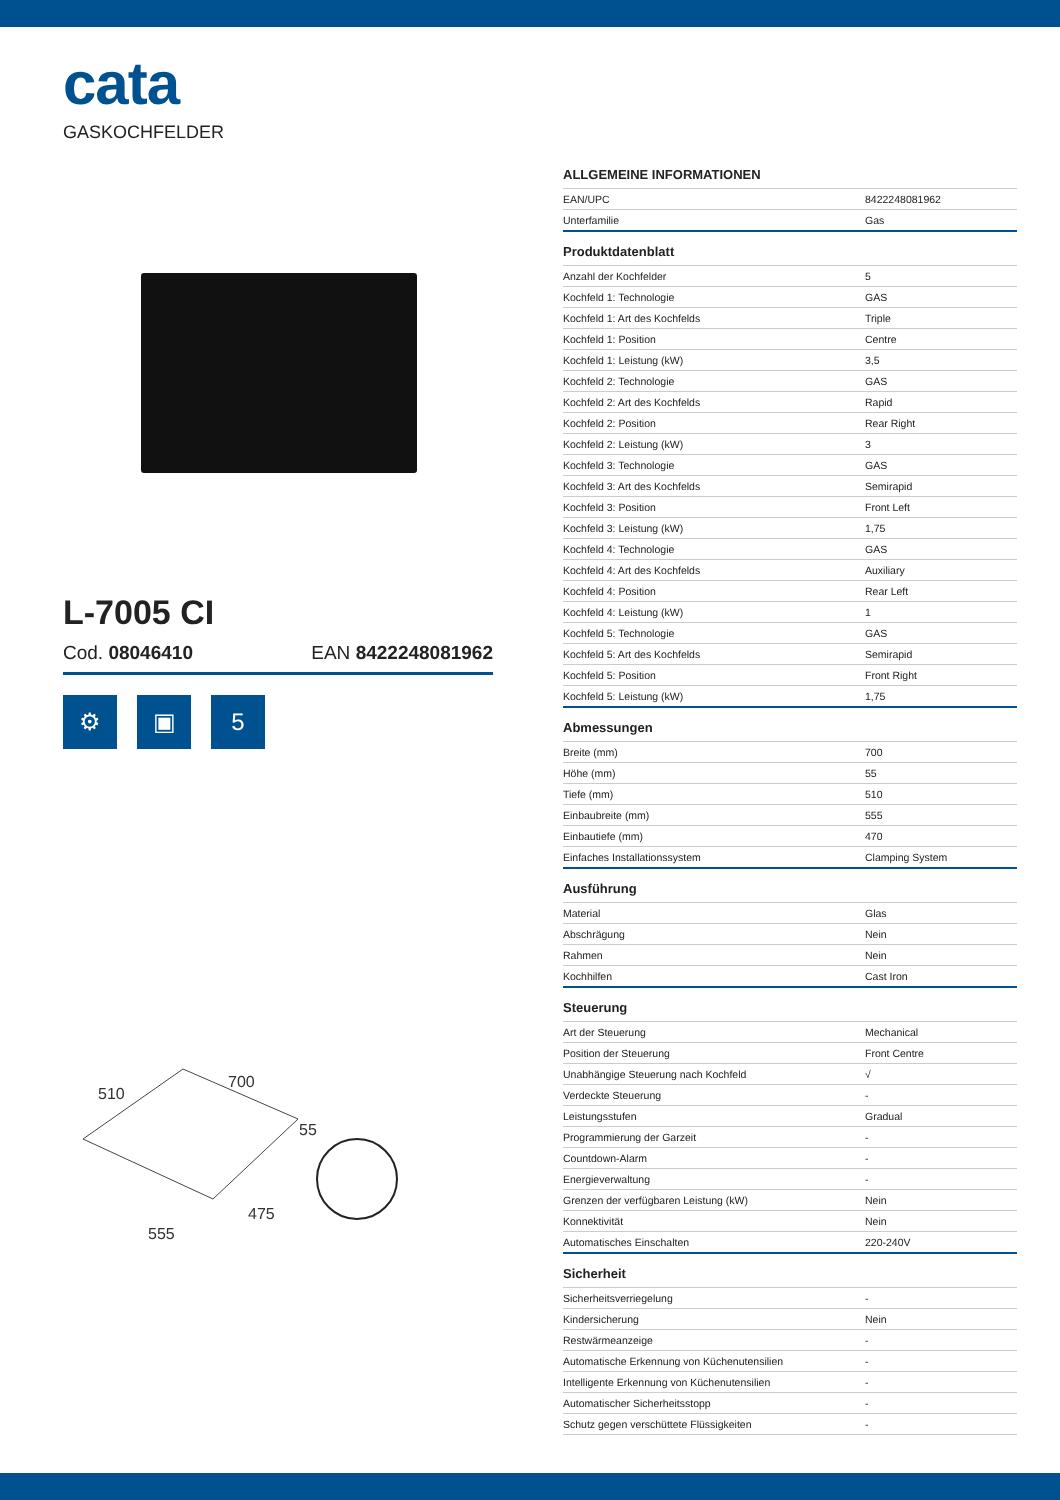cata
GASKOCHFELDER
L-7005 CI
Cod. 08046410 EAN 8422248081962
⚙ ▣ 5
510
700
55
475
555
ALLGEMEINE INFORMATIONEN
| EAN/UPC | 8422248081962 |
| Unterfamilie | Gas |
Produktdatenblatt
| Anzahl der Kochfelder | 5 |
| Kochfeld 1: Technologie | GAS |
| Kochfeld 1: Art des Kochfelds | Triple |
| Kochfeld 1: Position | Centre |
| Kochfeld 1: Leistung (kW) | 3,5 |
| Kochfeld 2: Technologie | GAS |
| Kochfeld 2: Art des Kochfelds | Rapid |
| Kochfeld 2: Position | Rear Right |
| Kochfeld 2: Leistung (kW) | 3 |
| Kochfeld 3: Technologie | GAS |
| Kochfeld 3: Art des Kochfelds | Semirapid |
| Kochfeld 3: Position | Front Left |
| Kochfeld 3: Leistung (kW) | 1,75 |
| Kochfeld 4: Technologie | GAS |
| Kochfeld 4: Art des Kochfelds | Auxiliary |
| Kochfeld 4: Position | Rear Left |
| Kochfeld 4: Leistung (kW) | 1 |
| Kochfeld 5: Technologie | GAS |
| Kochfeld 5: Art des Kochfelds | Semirapid |
| Kochfeld 5: Position | Front Right |
| Kochfeld 5: Leistung (kW) | 1,75 |
Abmessungen
| Breite (mm) | 700 |
| Höhe (mm) | 55 |
| Tiefe (mm) | 510 |
| Einbaubreite (mm) | 555 |
| Einbautiefe (mm) | 470 |
| Einfaches Installationssystem | Clamping System |
Ausführung
| Material | Glas |
| Abschrägung | Nein |
| Rahmen | Nein |
| Kochhilfen | Cast Iron |
Steuerung
| Art der Steuerung | Mechanical |
| Position der Steuerung | Front Centre |
| Unabhängige Steuerung nach Kochfeld | √ |
| Verdeckte Steuerung | - |
| Leistungsstufen | Gradual |
| Programmierung der Garzeit | - |
| Countdown-Alarm | - |
| Energieverwaltung | - |
| Grenzen der verfügbaren Leistung (kW) | Nein |
| Konnektivität | Nein |
| Automatisches Einschalten | 220-240V |
Sicherheit
| Sicherheitsverriegelung | - |
| Kindersicherung | Nein |
| Restwärmeanzeige | - |
| Automatische Erkennung von Küchenutensilien | - |
| Intelligente Erkennung von Küchenutensilien | - |
| Automatischer Sicherheitsstopp | - |
| Schutz gegen verschüttete Flüssigkeiten | - |